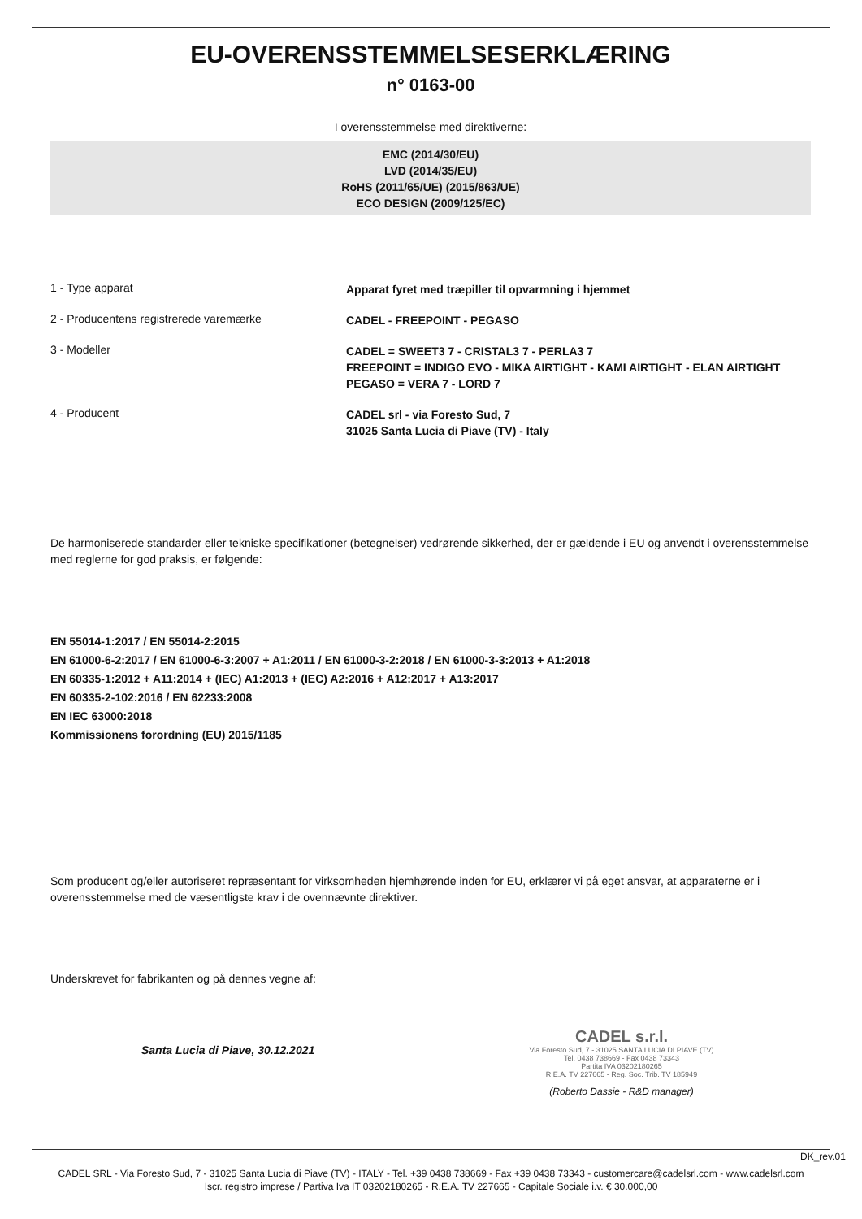EU-OVERENSSTEMMELSESERKLÆRING
n° 0163-00
I overensstemmelse med direktiverne:
EMC (2014/30/EU)
LVD (2014/35/EU)
RoHS (2011/65/UE) (2015/863/UE)
ECO DESIGN (2009/125/EC)
1 - Type apparat
Apparat fyret med træpiller til opvarmning i hjemmet
2 - Producentens registrerede varemærke
CADEL - FREEPOINT - PEGASO
3 - Modeller
CADEL = SWEET3 7 - CRISTAL3 7 - PERLA3 7
FREEPOINT = INDIGO EVO - MIKA AIRTIGHT - KAMI AIRTIGHT - ELAN AIRTIGHT
PEGASO = VERA 7 - LORD 7
4 - Producent
CADEL srl - via Foresto Sud, 7
31025 Santa Lucia di Piave (TV) - Italy
De harmoniserede standarder eller tekniske specifikationer (betegnelser) vedrørende sikkerhed, der er gældende i EU og anvendt i overensstemmelse med reglerne for god praksis, er følgende:
EN 55014-1:2017 / EN 55014-2:2015
EN 61000-6-2:2017 / EN 61000-6-3:2007 + A1:2011 / EN 61000-3-2:2018 / EN 61000-3-3:2013 + A1:2018
EN 60335-1:2012 + A11:2014 + (IEC) A1:2013 + (IEC) A2:2016 + A12:2017 + A13:2017
EN 60335-2-102:2016 / EN 62233:2008
EN IEC 63000:2018
Kommissionens forordning (EU) 2015/1185
Som producent og/eller autoriseret repræsentant for virksomheden hjemhørende inden for EU, erklærer vi på eget ansvar, at apparaterne er i overensstemmelse med de væsentligste krav i de ovennævnte direktiver.
Underskrevet for fabrikanten og på dennes vegne af:
Santa Lucia di Piave, 30.12.2021
CADEL s.r.l.
Via Foresto Sud, 7 - 31025 SANTA LUCIA DI PIAVE (TV)
Tel. 0438 738669 - Fax 0438 73343
Partita IVA 03202180265
R.E.A. TV 227665 - Reg. Soc. Trib. TV 185949
(Roberto Dassie - R&D manager)
DK_rev.01
CADEL SRL - Via Foresto Sud, 7 - 31025 Santa Lucia di Piave (TV) - ITALY - Tel. +39 0438 738669 - Fax +39 0438 73343 - customercare@cadelsrl.com - www.cadelsrl.com
Iscr. registro imprese / Partiva Iva IT 03202180265 - R.E.A. TV 227665 - Capitale Sociale i.v. € 30.000,00